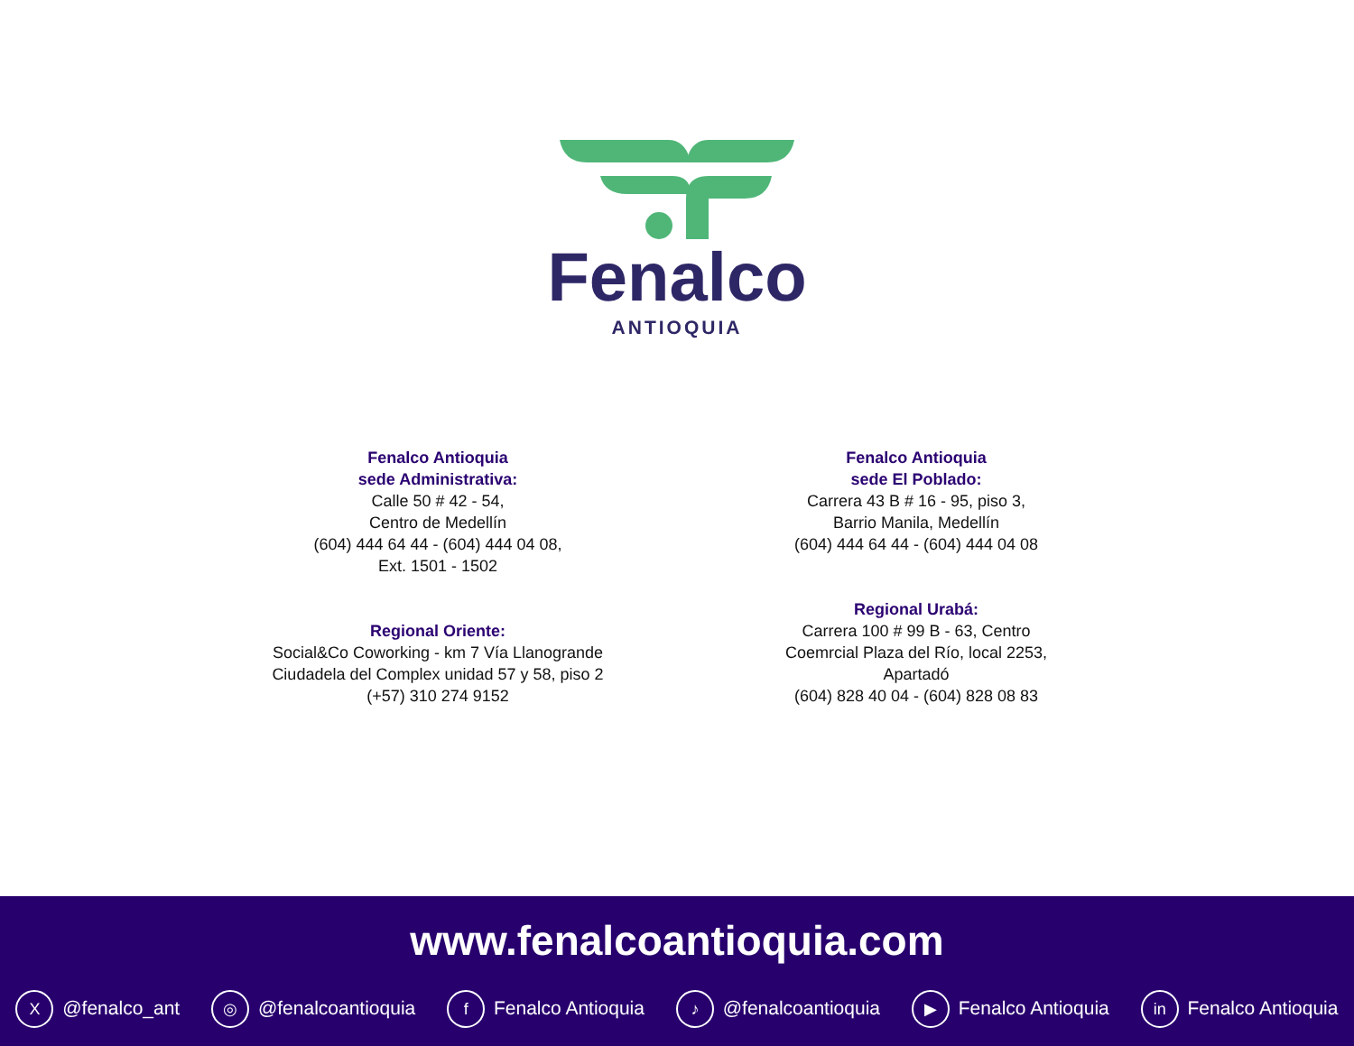Fenalco
ANTIOQUIA
Fenalco Antioquia
sede Administrativa:
Calle 50 # 42 - 54,
Centro de Medellín
(604) 444 64 44 - (604) 444 04 08,
Ext. 1501 - 1502
Fenalco Antioquia
sede El Poblado:
Carrera 43 B # 16 - 95, piso 3,
Barrio Manila, Medellín
(604) 444 64 44 - (604) 444 04 08
Regional Oriente:
Social&Co Coworking - km 7 Vía Llanogrande
Ciudadela del Complex unidad 57 y 58, piso 2
(+57) 310 274 9152
Regional Urabá:
Carrera 100 # 99 B - 63, Centro
Coemrcial Plaza del Río, local 2253,
Apartadó
(604) 828 40 04 - (604) 828 08 83
www.fenalcoantioquia.com
X @fenalco_ant ◎ @fenalcoantioquia f Fenalco Antioquia ♪ @fenalcoantioquia ▶ Fenalco Antioquia in Fenalco Antioquia